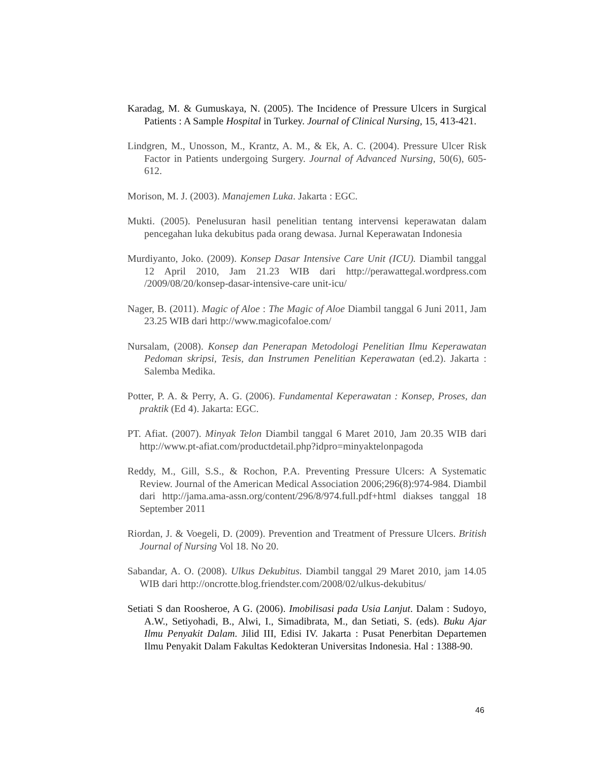Karadag, M. & Gumuskaya, N. (2005). The Incidence of Pressure Ulcers in Surgical Patients : A Sample Hospital in Turkey. Journal of Clinical Nursing, 15, 413-421.
Lindgren, M., Unosson, M., Krantz, A. M., & Ek, A. C. (2004). Pressure Ulcer Risk Factor in Patients undergoing Surgery. Journal of Advanced Nursing, 50(6), 605-612.
Morison, M. J. (2003). Manajemen Luka. Jakarta : EGC.
Mukti. (2005). Penelusuran hasil penelitian tentang intervensi keperawatan dalam pencegahan luka dekubitus pada orang dewasa. Jurnal Keperawatan Indonesia
Murdiyanto, Joko. (2009). Konsep Dasar Intensive Care Unit (ICU). Diambil tanggal 12 April 2010, Jam 21.23 WIB dari http://perawattegal.wordpress.com /2009/08/20/konsep-dasar-intensive-care unit-icu/
Nager, B. (2011). Magic of Aloe : The Magic of Aloe Diambil tanggal 6 Juni 2011, Jam 23.25 WIB dari http://www.magicofaloe.com/
Nursalam, (2008). Konsep dan Penerapan Metodologi Penelitian Ilmu Keperawatan Pedoman skripsi, Tesis, dan Instrumen Penelitian Keperawatan (ed.2). Jakarta : Salemba Medika.
Potter, P. A. & Perry, A. G. (2006). Fundamental Keperawatan : Konsep, Proses, dan praktik (Ed 4). Jakarta: EGC.
PT. Afiat. (2007). Minyak Telon Diambil tanggal 6 Maret 2010, Jam 20.35 WIB dari http://www.pt-afiat.com/productdetail.php?idpro=minyaktelonpagoda
Reddy, M., Gill, S.S., & Rochon, P.A. Preventing Pressure Ulcers: A Systematic Review. Journal of the American Medical Association 2006;296(8):974-984. Diambil dari http://jama.ama-assn.org/content/296/8/974.full.pdf+html diakses tanggal 18 September 2011
Riordan, J. & Voegeli, D. (2009). Prevention and Treatment of Pressure Ulcers. British Journal of Nursing Vol 18. No 20.
Sabandar, A. O. (2008). Ulkus Dekubitus. Diambil tanggal 29 Maret 2010, jam 14.05 WIB dari http://oncrotte.blog.friendster.com/2008/02/ulkus-dekubitus/
Setiati S dan Roosheroe, A G. (2006). Imobilisasi pada Usia Lanjut. Dalam : Sudoyo, A.W., Setiyohadi, B., Alwi, I., Simadibrata, M., dan Setiati, S. (eds). Buku Ajar Ilmu Penyakit Dalam. Jilid III, Edisi IV. Jakarta : Pusat Penerbitan Departemen Ilmu Penyakit Dalam Fakultas Kedokteran Universitas Indonesia. Hal : 1388-90.
46